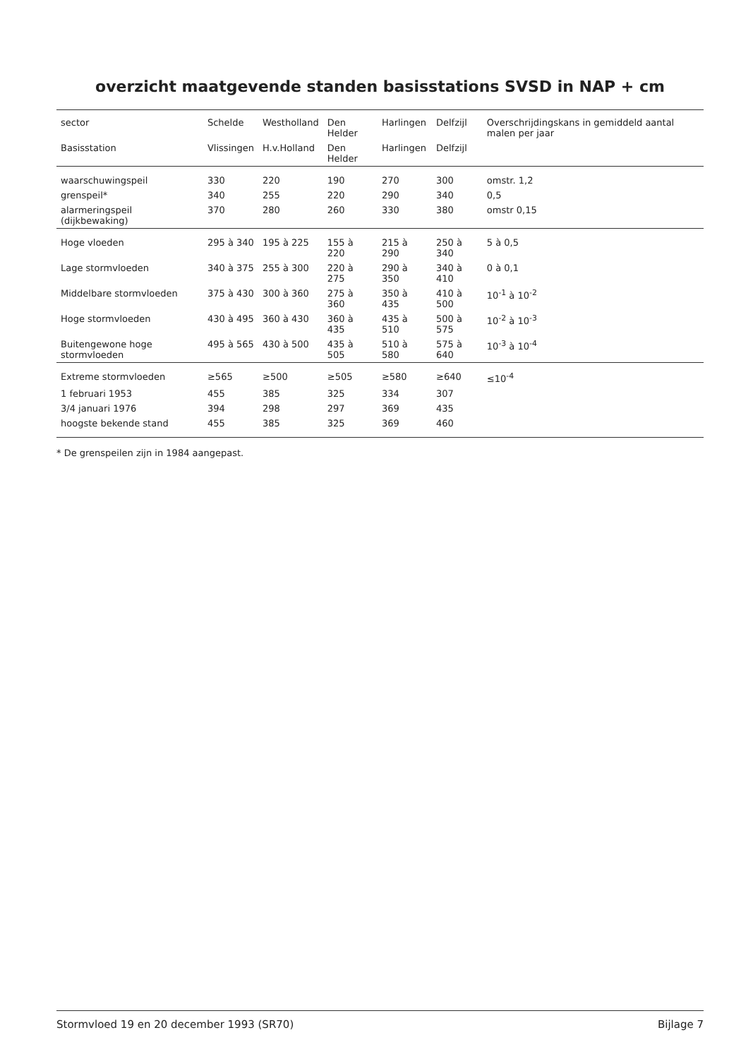overzicht maatgevende standen basisstations SVSD in NAP + cm
| sector | Schelde | Westholland | Den Helder | Harlingen | Delfzijl | Overschrijdingskans in gemiddeld aantal malen per jaar |
| --- | --- | --- | --- | --- | --- | --- |
| Basisstation | Vlissingen | H.v.Holland | Den Helder | Harlingen | Delfzijl | |
| waarschuwingspeil | 330 | 220 | 190 | 270 | 300 | omstr. 1,2 |
| grenspeil* | 340 | 255 | 220 | 290 | 340 | 0,5 |
| alarmeringspeil (dijkbewaking) | 370 | 280 | 260 | 330 | 380 | omstr 0,15 |
| Hoge vloeden | 295 à 340 | 195 à 225 | 155 à 220 | 215 à 290 | 250 à 340 | 5 à 0,5 |
| Lage stormvloeden | 340 à 375 | 255 à 300 | 220 à 275 | 290 à 350 | 340 à 410 | 0 à 0,1 |
| Middelbare stormvloeden | 375 à 430 | 300 à 360 | 275 à 360 | 350 à 435 | 410 à 500 | 10<sup>-1</sup> à 10<sup>-2</sup> |
| Hoge stormvloeden | 430 à 495 | 360 à 430 | 360 à 435 | 435 à 510 | 500 à 575 | 10<sup>-2</sup> à 10<sup>-3</sup> |
| Buitengewone hoge stormvloeden | 495 à 565 | 430 à 500 | 435 à 505 | 510 à 580 | 575 à 640 | 10<sup>-3</sup> à 10<sup>-4</sup> |
| Extreme stormvloeden | ≥565 | ≥500 | ≥505 | ≥580 | ≥640 | ≤10<sup>-4</sup> |
| 1 februari 1953 | 455 | 385 | 325 | 334 | 307 | |
| 3/4 januari 1976 | 394 | 298 | 297 | 369 | 435 | |
| hoogste bekende stand | 455 | 385 | 325 | 369 | 460 | |
* De grenspeilen zijn in 1984 aangepast.
Stormvloed 19 en 20 december 1993 (SR70) Bijlage 7